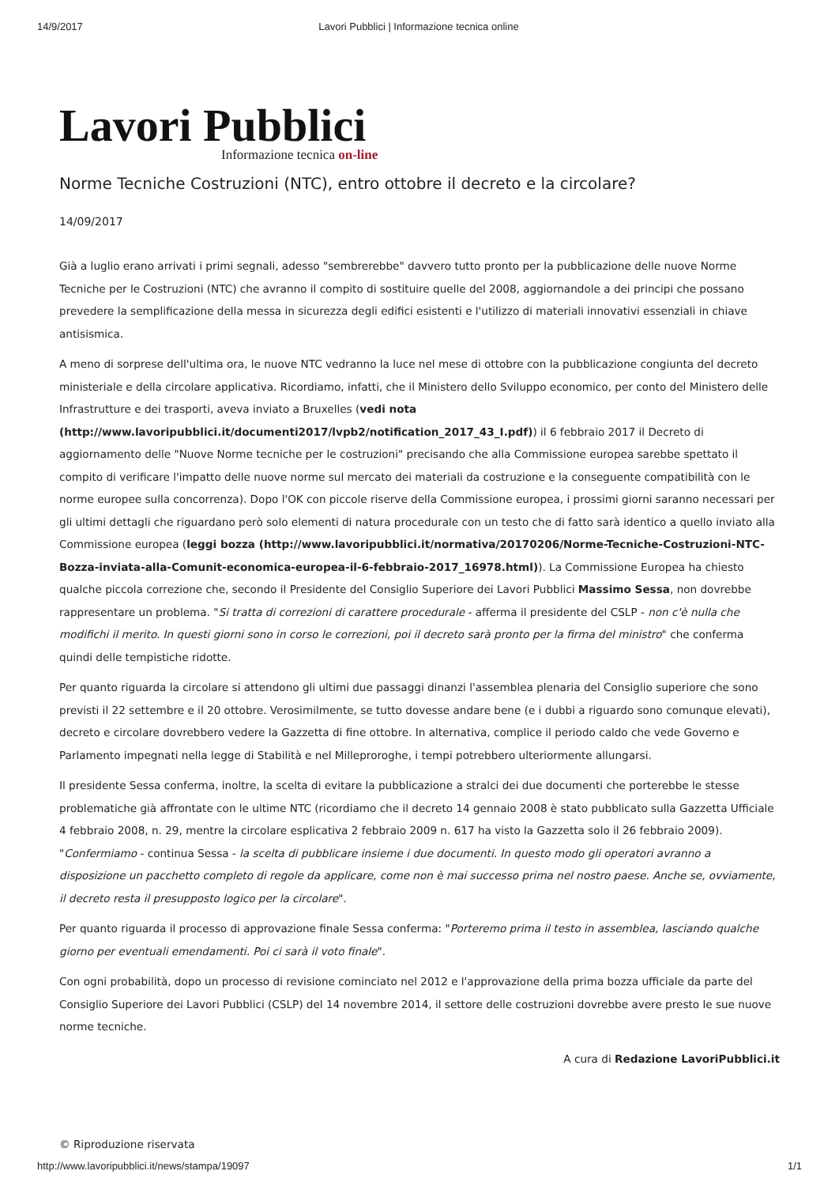14/9/2017 Lavori Pubblici | Informazione tecnica online
Lavori Pubblici
Informazione tecnica on-line
Norme Tecniche Costruzioni (NTC), entro ottobre il decreto e la circolare?
14/09/2017
Già a luglio erano arrivati i primi segnali, adesso "sembrerebbe" davvero tutto pronto per la pubblicazione delle nuove Norme Tecniche per le Costruzioni (NTC) che avranno il compito di sostituire quelle del 2008, aggiornandole a dei principi che possano prevedere la semplificazione della messa in sicurezza degli edifici esistenti e l'utilizzo di materiali innovativi essenziali in chiave antisismica.
A meno di sorprese dell'ultima ora, le nuove NTC vedranno la luce nel mese di ottobre con la pubblicazione congiunta del decreto ministeriale e della circolare applicativa. Ricordiamo, infatti, che il Ministero dello Sviluppo economico, per conto del Ministero delle Infrastrutture e dei trasporti, aveva inviato a Bruxelles (vedi nota (http://www.lavoripubblici.it/documenti2017/lvpb2/notification_2017_43_I.pdf)) il 6 febbraio 2017 il Decreto di aggiornamento delle "Nuove Norme tecniche per le costruzioni" precisando che alla Commissione europea sarebbe spettato il compito di verificare l'impatto delle nuove norme sul mercato dei materiali da costruzione e la conseguente compatibilità con le norme europee sulla concorrenza). Dopo l'OK con piccole riserve della Commissione europea, i prossimi giorni saranno necessari per gli ultimi dettagli che riguardano però solo elementi di natura procedurale con un testo che di fatto sarà identico a quello inviato alla Commissione europea (leggi bozza (http://www.lavoripubblici.it/normativa/20170206/Norme-Tecniche-Costruzioni-NTC-Bozza-inviata-alla-Comunit-economica-europea-il-6-febbraio-2017_16978.html)). La Commissione Europea ha chiesto qualche piccola correzione che, secondo il Presidente del Consiglio Superiore dei Lavori Pubblici Massimo Sessa, non dovrebbe rappresentare un problema. "Si tratta di correzioni di carattere procedurale - afferma il presidente del CSLP - non c'è nulla che modifichi il merito. In questi giorni sono in corso le correzioni, poi il decreto sarà pronto per la firma del ministro" che conferma quindi delle tempistiche ridotte.
Per quanto riguarda la circolare si attendono gli ultimi due passaggi dinanzi l'assemblea plenaria del Consiglio superiore che sono previsti il 22 settembre e il 20 ottobre. Verosimilmente, se tutto dovesse andare bene (e i dubbi a riguardo sono comunque elevati), decreto e circolare dovrebbero vedere la Gazzetta di fine ottobre. In alternativa, complice il periodo caldo che vede Governo e Parlamento impegnati nella legge di Stabilità e nel Milleproroghe, i tempi potrebbero ulteriormente allungarsi.
Il presidente Sessa conferma, inoltre, la scelta di evitare la pubblicazione a stralci dei due documenti che porterebbe le stesse problematiche già affrontate con le ultime NTC (ricordiamo che il decreto 14 gennaio 2008 è stato pubblicato sulla Gazzetta Ufficiale 4 febbraio 2008, n. 29, mentre la circolare esplicativa 2 febbraio 2009 n. 617 ha visto la Gazzetta solo il 26 febbraio 2009). "Confermiamo - continua Sessa - la scelta di pubblicare insieme i due documenti. In questo modo gli operatori avranno a disposizione un pacchetto completo di regole da applicare, come non è mai successo prima nel nostro paese. Anche se, ovviamente, il decreto resta il presupposto logico per la circolare".
Per quanto riguarda il processo di approvazione finale Sessa conferma: "Porteremo prima il testo in assemblea, lasciando qualche giorno per eventuali emendamenti. Poi ci sarà il voto finale".
Con ogni probabilità, dopo un processo di revisione cominciato nel 2012 e l'approvazione della prima bozza ufficiale da parte del Consiglio Superiore dei Lavori Pubblici (CSLP) del 14 novembre 2014, il settore delle costruzioni dovrebbe avere presto le sue nuove norme tecniche.
A cura di Redazione LavoriPubblici.it
© Riproduzione riservata
http://www.lavoripubblici.it/news/stampa/19097 1/1